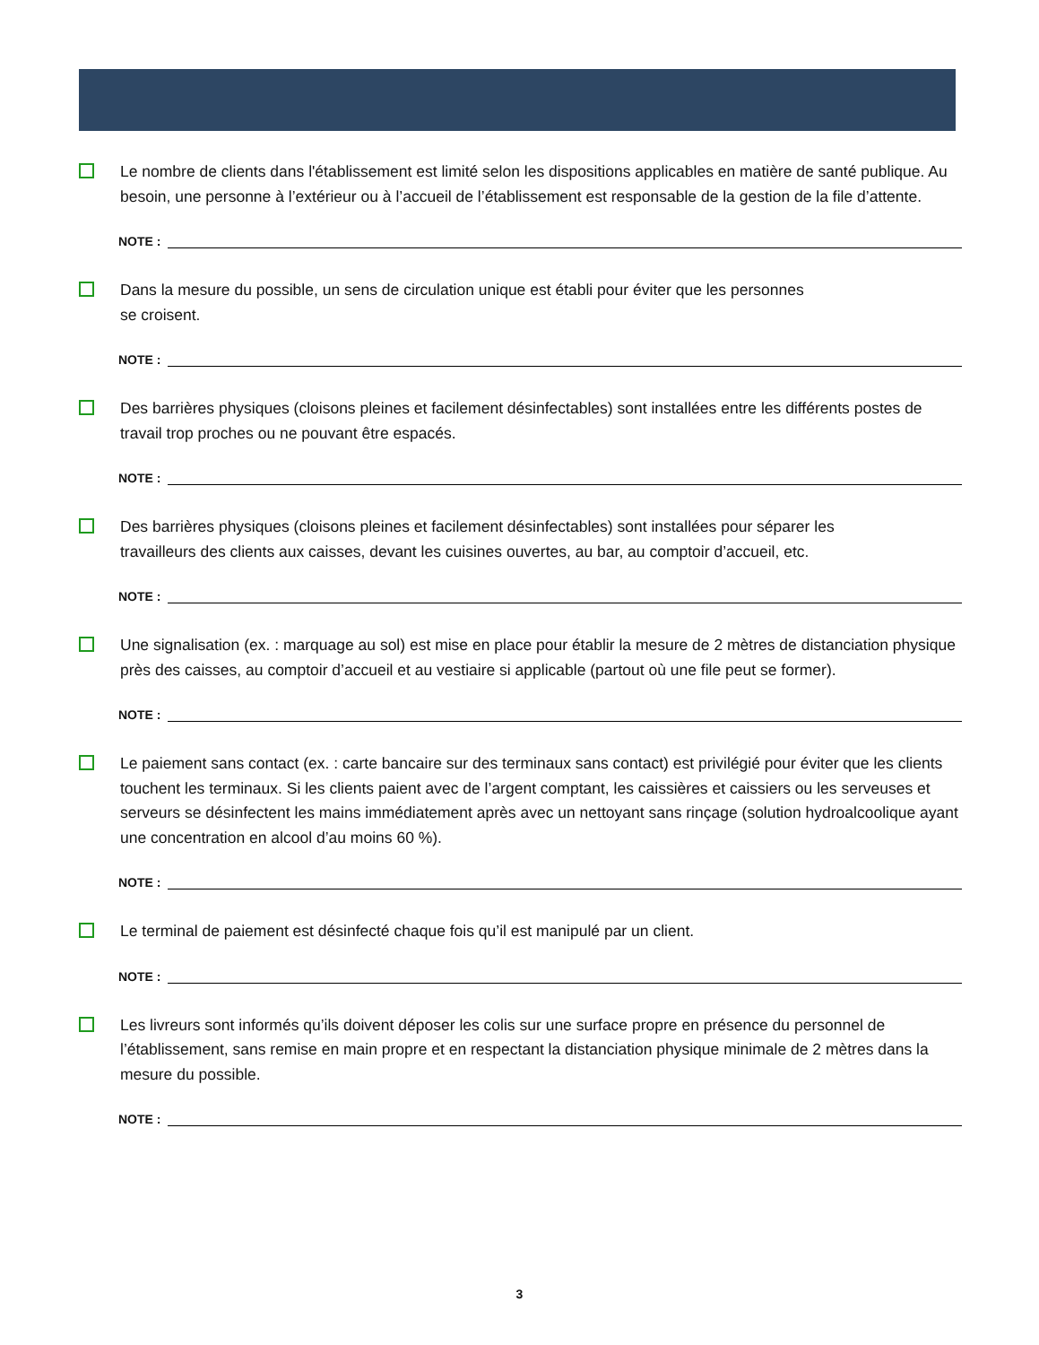Le nombre de clients dans l'établissement est limité selon les dispositions applicables en matière de santé publique. Au besoin, une personne à l’extérieur ou à l’accueil de l’établissement est responsable de la gestion de la file d’attente.
NOTE :
Dans la mesure du possible, un sens de circulation unique est établi pour éviter que les personnes
se croisent.
NOTE :
Des barrières physiques (cloisons pleines et facilement désinfectables) sont installées entre les différents postes de travail trop proches ou ne pouvant être espacés.
NOTE :
Des barrières physiques (cloisons pleines et facilement désinfectables) sont installées pour séparer les
travailleurs des clients aux caisses, devant les cuisines ouvertes, au bar, au comptoir d’accueil, etc.
NOTE :
Une signalisation (ex. : marquage au sol) est mise en place pour établir la mesure de 2 mètres de distanciation physique près des caisses, au comptoir d’accueil et au vestiaire si applicable (partout où une file peut se former).
NOTE :
Le paiement sans contact (ex. : carte bancaire sur des terminaux sans contact) est privilégié pour éviter que les clients touchent les terminaux. Si les clients paient avec de l’argent comptant, les caissières et caissiers ou les serveuses et serveurs se désinfectent les mains immédiatement après avec un nettoyant sans rinçage (solution hydroalcoolique ayant une concentration en alcool d’au moins 60 %).
NOTE :
Le terminal de paiement est désinfecté chaque fois qu’il est manipulé par un client.
NOTE :
Les livreurs sont informés qu’ils doivent déposer les colis sur une surface propre en présence du personnel de l’établissement, sans remise en main propre et en respectant la distanciation physique minimale de 2 mètres dans la mesure du possible.
NOTE :
3